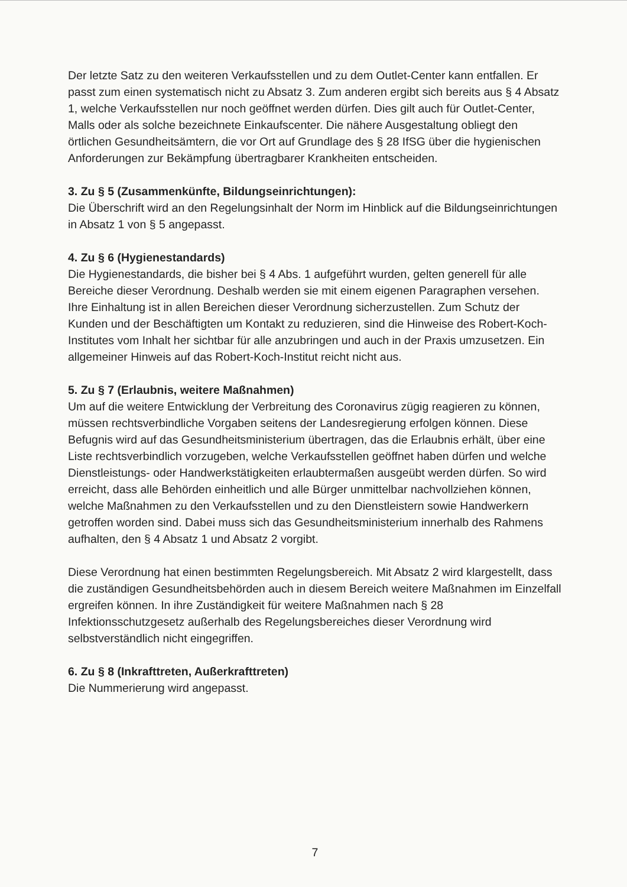Der letzte Satz zu den weiteren Verkaufsstellen und zu dem Outlet-Center kann entfallen. Er passt zum einen systematisch nicht zu Absatz 3. Zum anderen ergibt sich bereits aus § 4 Absatz 1, welche Verkaufsstellen nur noch geöffnet werden dürfen. Dies gilt auch für Outlet-Center, Malls oder als solche bezeichnete Einkaufscenter. Die nähere Ausgestaltung obliegt den örtlichen Gesundheitsämtern, die vor Ort auf Grundlage des § 28 IfSG über die hygienischen Anforderungen zur Bekämpfung übertragbarer Krankheiten entscheiden.
3. Zu § 5 (Zusammenkünfte, Bildungseinrichtungen):
Die Überschrift wird an den Regelungsinhalt der Norm im Hinblick auf die Bildungseinrichtungen in Absatz 1 von § 5 angepasst.
4. Zu § 6 (Hygienestandards)
Die Hygienestandards, die bisher bei § 4 Abs. 1 aufgeführt wurden, gelten generell für alle Bereiche dieser Verordnung. Deshalb werden sie mit einem eigenen Paragraphen versehen. Ihre Einhaltung ist in allen Bereichen dieser Verordnung sicherzustellen. Zum Schutz der Kunden und der Beschäftigten um Kontakt zu reduzieren, sind die Hinweise des Robert-Koch-Institutes vom Inhalt her sichtbar für alle anzubringen und auch in der Praxis umzusetzen. Ein allgemeiner Hinweis auf das Robert-Koch-Institut reicht nicht aus.
5. Zu § 7 (Erlaubnis, weitere Maßnahmen)
Um auf die weitere Entwicklung der Verbreitung des Coronavirus zügig reagieren zu können, müssen rechtsverbindliche Vorgaben seitens der Landesregierung erfolgen können. Diese Befugnis wird auf das Gesundheitsministerium übertragen, das die Erlaubnis erhält, über eine Liste rechtsverbindlich vorzugeben, welche Verkaufsstellen geöffnet haben dürfen und welche Dienstleistungs- oder Handwerkstätigkeiten erlaubtermaßen ausgeübt werden dürfen. So wird erreicht, dass alle Behörden einheitlich und alle Bürger unmittelbar nachvollziehen können, welche Maßnahmen zu den Verkaufsstellen und zu den Dienstleistern sowie Handwerkern getroffen worden sind. Dabei muss sich das Gesundheitsministerium innerhalb des Rahmens aufhalten, den § 4 Absatz 1 und Absatz 2 vorgibt.
Diese Verordnung hat einen bestimmten Regelungsbereich. Mit Absatz 2 wird klargestellt, dass die zuständigen Gesundheitsbehörden auch in diesem Bereich weitere Maßnahmen im Einzelfall ergreifen können. In ihre Zuständigkeit für weitere Maßnahmen nach § 28 Infektionsschutzgesetz außerhalb des Regelungsbereiches dieser Verordnung wird selbstverständlich nicht eingegriffen.
6. Zu § 8 (Inkrafttreten, Außerkrafttreten)
Die Nummerierung wird angepasst.
7